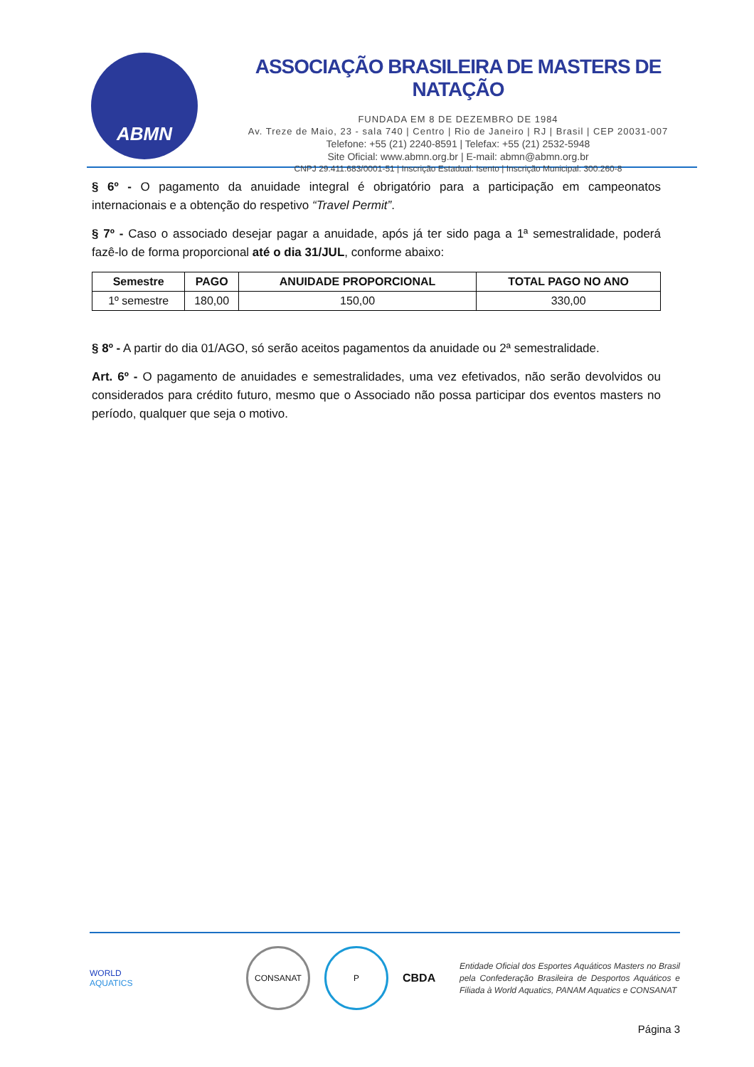ABMN
ASSOCIAÇÃO BRASILEIRA DE MASTERS DE NATAÇÃO
FUNDADA EM 8 DE DEZEMBRO DE 1984
Av. Treze de Maio, 23 - sala 740 | Centro | Rio de Janeiro | RJ | Brasil | CEP 20031-007
Telefone: +55 (21) 2240-8591 | Telefax: +55 (21) 2532-5948
Site Oficial: www.abmn.org.br | E-mail: abmn@abmn.org.br
CNPJ 29.411.683/0001-51 | Inscrição Estadual: Isento | Inscrição Municipal: 300.260-8
§ 6º - O pagamento da anuidade integral é obrigatório para a participação em campeonatos internacionais e a obtenção do respetivo “Travel Permit”.
§ 7º - Caso o associado desejar pagar a anuidade, após já ter sido paga a 1ª semestralidade, poderá fazê-lo de forma proporcional até o dia 31/JUL, conforme abaixo:
| Semestre | PAGO | ANUIDADE PROPORCIONAL | TOTAL PAGO NO ANO |
| --- | --- | --- | --- |
| 1º semestre | 180,00 | 150,00 | 330,00 |
§ 8º - A partir do dia 01/AGO, só serão aceitos pagamentos da anuidade ou 2ª semestralidade.
Art. 6º - O pagamento de anuidades e semestralidades, uma vez efetivados, não serão devolvidos ou considerados para crédito futuro, mesmo que o Associado não possa participar dos eventos masters no período, qualquer que seja o motivo.
WORLD
AQUATICS
CONSANAT P
CBDA
Entidade Oficial dos Esportes Aquáticos Masters no Brasil pela Confederação Brasileira de Desportos Aquáticos e Filiada à World Aquatics, PANAM Aquatics e CONSANAT
Página 3